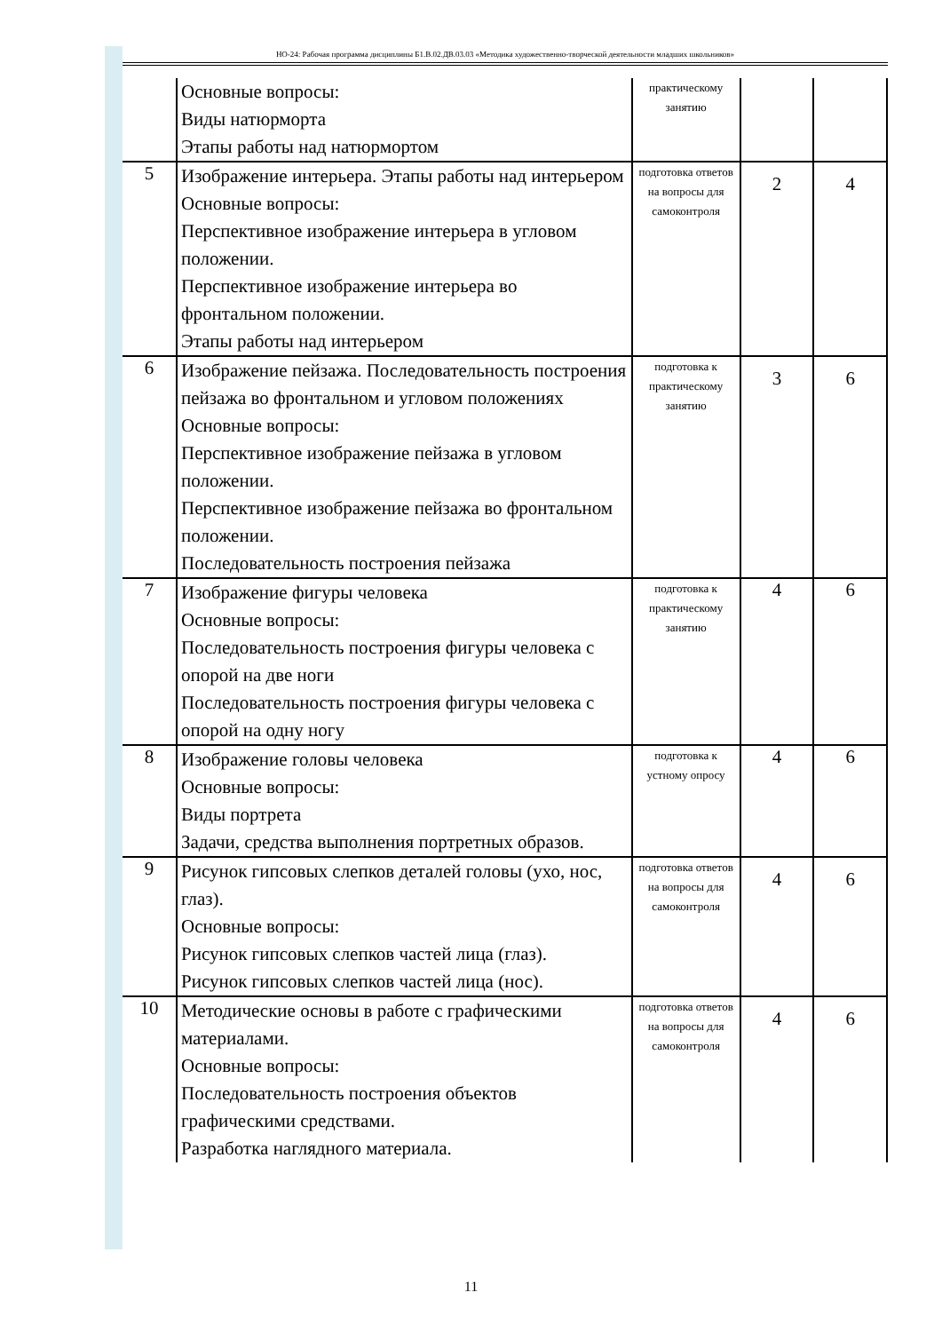НО-24: Рабочая программа дисциплины Б1.В.02.ДВ.03.03 «Методика художественно-творческой деятельности младших школьников»
| | Основные вопросы: Виды натюрморта Этапы работы над натюрмортом | практическому занятию | | |
| 5 | Изображение интерьера. Этапы работы над интерьером Основные вопросы: Перспективное изображение интерьера в угловом положении. Перспективное изображение интерьера во фронтальном положении. Этапы работы над интерьером | подготовка ответов на вопросы для самоконтроля | 2 | 4 |
| 6 | Изображение пейзажа. Последовательность построения пейзажа во фронтальном и угловом положениях Основные вопросы: Перспективное изображение пейзажа в угловом положении. Перспективное изображение пейзажа во фронтальном положении. Последовательность построения пейзажа | подготовка к практическому занятию | 3 | 6 |
| 7 | Изображение фигуры человека Основные вопросы: Последовательность построения фигуры человека с опорой на две ноги Последовательность построения фигуры человека с опорой на одну ногу | подготовка к практическому занятию | 4 | 6 |
| 8 | Изображение головы человека Основные вопросы: Виды портрета Задачи, средства выполнения портретных образов. | подготовка к устному опросу | 4 | 6 |
| 9 | Рисунок гипсовых слепков деталей головы (ухо, нос, глаз). Основные вопросы: Рисунок гипсовых слепков частей лица (глаз). Рисунок гипсовых слепков частей лица (нос). | подготовка ответов на вопросы для самоконтроля | 4 | 6 |
| 10 | Методические основы в работе с графическими материалами. Основные вопросы: Последовательность построения объектов графическими средствами. Разработка наглядного материала. | подготовка ответов на вопросы для самоконтроля | 4 | 6 |
11